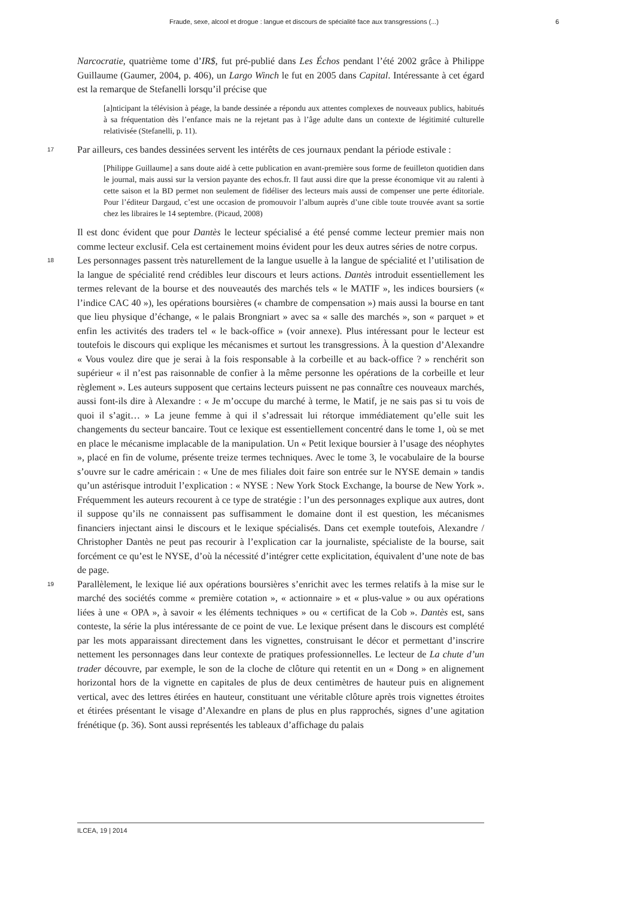Fraude, sexe, alcool et drogue : langue et discours de spécialité face aux transgressions (...) 6
Narcocratie, quatrième tome d’IR$, fut pré-publié dans Les Échos pendant l’été 2002 grâce à Philippe Guillaume (Gaumer, 2004, p. 406), un Largo Winch le fut en 2005 dans Capital. Intéressante à cet égard est la remarque de Stefanelli lorsqu’il précise que
[a]nticipant la télévision à péage, la bande dessinée a répondu aux attentes complexes de nouveaux publics, habitués à sa fréquentation dès l’enfance mais ne la rejetant pas à l’âge adulte dans un contexte de légitimité culturelle relativisée (Stefanelli, p. 11).
17 Par ailleurs, ces bandes dessinées servent les intérêts de ces journaux pendant la période estivale :
[Philippe Guillaume] a sans doute aidé à cette publication en avant-première sous forme de feuilleton quotidien dans le journal, mais aussi sur la version payante des echos.fr. Il faut aussi dire que la presse économique vit au ralenti à cette saison et la BD permet non seulement de fidéliser des lecteurs mais aussi de compenser une perte éditoriale. Pour l’éditeur Dargaud, c’est une occasion de promouvoir l’album auprès d’une cible toute trouvée avant sa sortie chez les libraires le 14 septembre. (Picaud, 2008)
Il est donc évident que pour Dantès le lecteur spécialisé a été pensé comme lecteur premier mais non comme lecteur exclusif. Cela est certainement moins évident pour les deux autres séries de notre corpus.
18 Les personnages passent très naturellement de la langue usuelle à la langue de spécialité et l’utilisation de la langue de spécialité rend crédibles leur discours et leurs actions. Dantès introduit essentiellement les termes relevant de la bourse et des nouveautés des marchés tels « le MATIF », les indices boursiers (« l’indice CAC 40 »), les opérations boursières (« chambre de compensation ») mais aussi la bourse en tant que lieu physique d’échange, « le palais Brongniart » avec sa « salle des marchés », son « parquet » et enfin les activités des traders tel « le back-office » (voir annexe). Plus intéressant pour le lecteur est toutefois le discours qui explique les mécanismes et surtout les transgressions. À la question d’Alexandre « Vous voulez dire que je serai à la fois responsable à la corbeille et au back-office ? » renchérit son supérieur « il n’est pas raisonnable de confier à la même personne les opérations de la corbeille et leur règlement ». Les auteurs supposent que certains lecteurs puissent ne pas connaître ces nouveaux marchés, aussi font-ils dire à Alexandre : « Je m’occupe du marché à terme, le Matif, je ne sais pas si tu vois de quoi il s’agit… » La jeune femme à qui il s’adressait lui rétorque immédiatement qu’elle suit les changements du secteur bancaire. Tout ce lexique est essentiellement concentré dans le tome 1, où se met en place le mécanisme implacable de la manipulation. Un « Petit lexique boursier à l’usage des néophytes », placé en fin de volume, présente treize termes techniques. Avec le tome 3, le vocabulaire de la bourse s’ouvre sur le cadre américain : « Une de mes filiales doit faire son entrée sur le NYSE demain » tandis qu’un astérisque introduit l’explication : « NYSE : New York Stock Exchange, la bourse de New York ». Fréquemment les auteurs recourent à ce type de stratégie : l’un des personnages explique aux autres, dont il suppose qu’ils ne connaissent pas suffisamment le domaine dont il est question, les mécanismes financiers injectant ainsi le discours et le lexique spécialisés. Dans cet exemple toutefois, Alexandre / Christopher Dantès ne peut pas recourir à l’explication car la journaliste, spécialiste de la bourse, sait forcément ce qu’est le NYSE, d’où la nécessité d’intégrer cette explicitation, équivalent d’une note de bas de page.
19 Parallèlement, le lexique lié aux opérations boursières s’enrichit avec les termes relatifs à la mise sur le marché des sociétés comme « première cotation », « actionnaire » et « plus-value » ou aux opérations liées à une « OPA », à savoir « les éléments techniques » ou « certificat de la Cob ». Dantès est, sans conteste, la série la plus intéressante de ce point de vue. Le lexique présent dans le discours est complété par les mots apparaissant directement dans les vignettes, construisant le décor et permettant d’inscrire nettement les personnages dans leur contexte de pratiques professionnelles. Le lecteur de La chute d’un trader découvre, par exemple, le son de la cloche de clôture qui retentit en un « Dong » en alignement horizontal hors de la vignette en capitales de plus de deux centimètres de hauteur puis en alignement vertical, avec des lettres étirées en hauteur, constituant une véritable clôture après trois vignettes étroites et étirées présentant le visage d’Alexandre en plans de plus en plus rapprochés, signes d’une agitation frénétique (p. 36). Sont aussi représentés les tableaux d’affichage du palais
ILCEA, 19 | 2014